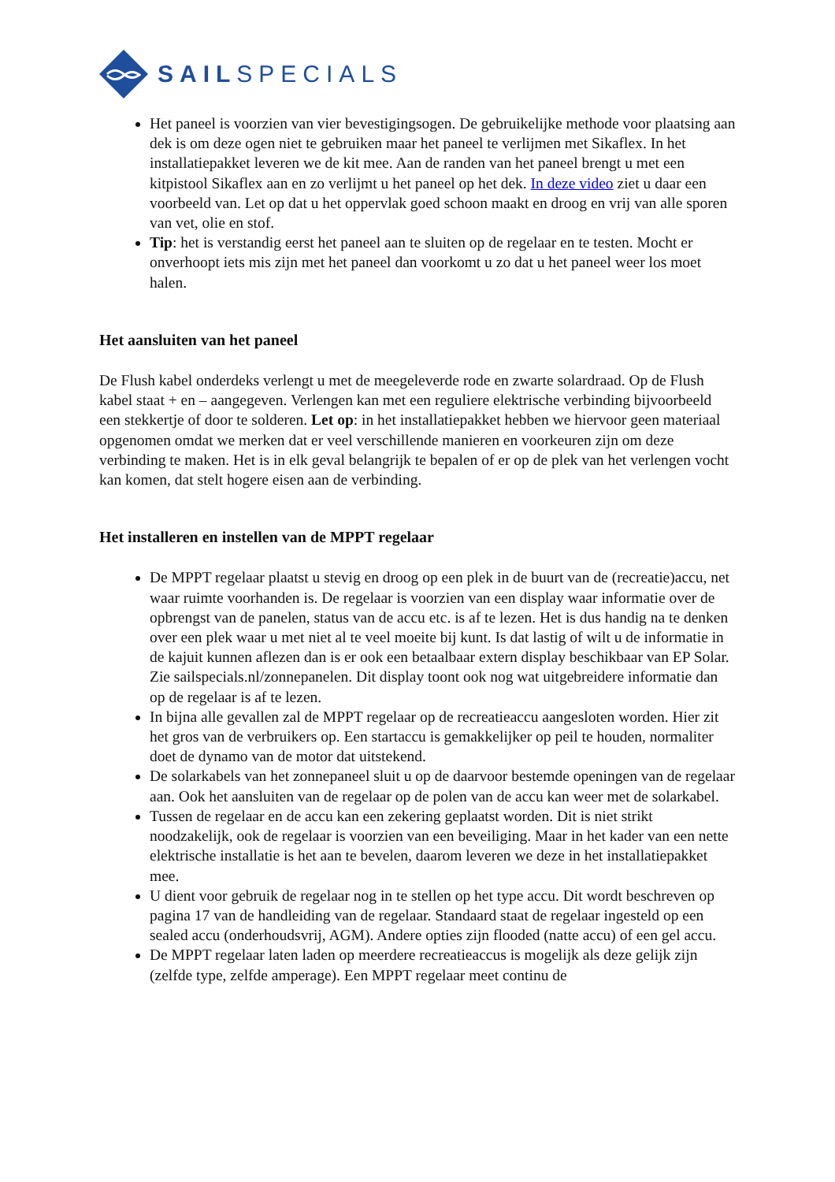SAILSPECIALS
Het paneel is voorzien van vier bevestigingsogen. De gebruikelijke methode voor plaatsing aan dek is om deze ogen niet te gebruiken maar het paneel te verlijmen met Sikaflex. In het installatiepakket leveren we de kit mee. Aan de randen van het paneel brengt u met een kitpistool Sikaflex aan en zo verlijmt u het paneel op het dek. In deze video ziet u daar een voorbeeld van. Let op dat u het oppervlak goed schoon maakt en droog en vrij van alle sporen van vet, olie en stof.
Tip: het is verstandig eerst het paneel aan te sluiten op de regelaar en te testen. Mocht er onverhoopt iets mis zijn met het paneel dan voorkomt u zo dat u het paneel weer los moet halen.
Het aansluiten van het paneel
De Flush kabel onderdeks verlengt u met de meegeleverde rode en zwarte solardraad. Op de Flush kabel staat + en – aangegeven. Verlengen kan met een reguliere elektrische verbinding bijvoorbeeld een stekkertje of door te solderen. Let op: in het installatiepakket hebben we hiervoor geen materiaal opgenomen omdat we merken dat er veel verschillende manieren en voorkeuren zijn om deze verbinding te maken. Het is in elk geval belangrijk te bepalen of er op de plek van het verlengen vocht kan komen, dat stelt hogere eisen aan de verbinding.
Het installeren en instellen van de MPPT regelaar
De MPPT regelaar plaatst u stevig en droog op een plek in de buurt van de (recreatie)accu, net waar ruimte voorhanden is. De regelaar is voorzien van een display waar informatie over de opbrengst van de panelen, status van de accu etc. is af te lezen. Het is dus handig na te denken over een plek waar u met niet al te veel moeite bij kunt. Is dat lastig of wilt u de informatie in de kajuit kunnen aflezen dan is er ook een betaalbaar extern display beschikbaar van EP Solar. Zie sailspecials.nl/zonnepanelen. Dit display toont ook nog wat uitgebreidere informatie dan op de regelaar is af te lezen.
In bijna alle gevallen zal de MPPT regelaar op de recreatieaccu aangesloten worden. Hier zit het gros van de verbruikers op. Een startaccu is gemakkelijker op peil te houden, normaliter doet de dynamo van de motor dat uitstekend.
De solarkabels van het zonnepaneel sluit u op de daarvoor bestemde openingen van de regelaar aan. Ook het aansluiten van de regelaar op de polen van de accu kan weer met de solarkabel.
Tussen de regelaar en de accu kan een zekering geplaatst worden. Dit is niet strikt noodzakelijk, ook de regelaar is voorzien van een beveiliging. Maar in het kader van een nette elektrische installatie is het aan te bevelen, daarom leveren we deze in het installatiepakket mee.
U dient voor gebruik de regelaar nog in te stellen op het type accu. Dit wordt beschreven op pagina 17 van de handleiding van de regelaar. Standaard staat de regelaar ingesteld op een sealed accu (onderhoudsvrij, AGM). Andere opties zijn flooded (natte accu) of een gel accu.
De MPPT regelaar laten laden op meerdere recreatieaccus is mogelijk als deze gelijk zijn (zelfde type, zelfde amperage). Een MPPT regelaar meet continu de